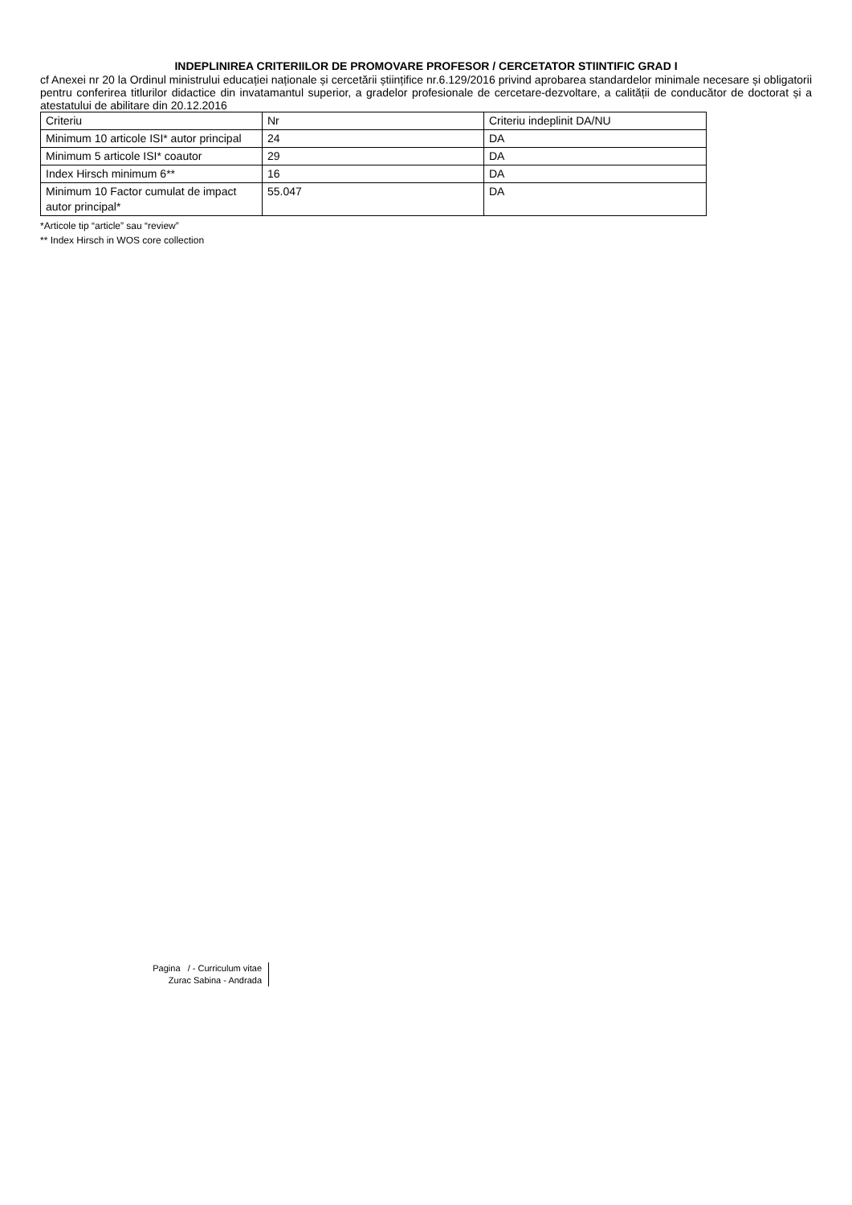INDEPLINIREA CRITERIILOR DE PROMOVARE PROFESOR / CERCETATOR STIINTIFIC GRAD I
cf Anexei nr 20 la Ordinul ministrului educației naționale și cercetării științifice nr.6.129/2016 privind aprobarea standardelor minimale necesare și obligatorii pentru conferirea titlurilor didactice din invatamantul superior, a gradelor profesionale de cercetare-dezvoltare, a calității de conducător de doctorat și a atestatului de abilitare din 20.12.2016
| Criteriu | Nr | Criteriu indeplinit DA/NU |
| Minimum 10 articole ISI* autor principal | 24 | DA |
| Minimum 5 articole ISI* coautor | 29 | DA |
| Index Hirsch minimum 6** | 16 | DA |
| Minimum 10 Factor cumulat de impact autor principal* | 55.047 | DA |
*Articole tip “article” sau “review”
** Index Hirsch in WOS core collection
Pagina / - Curriculum vitae
Zurac Sabina - Andrada